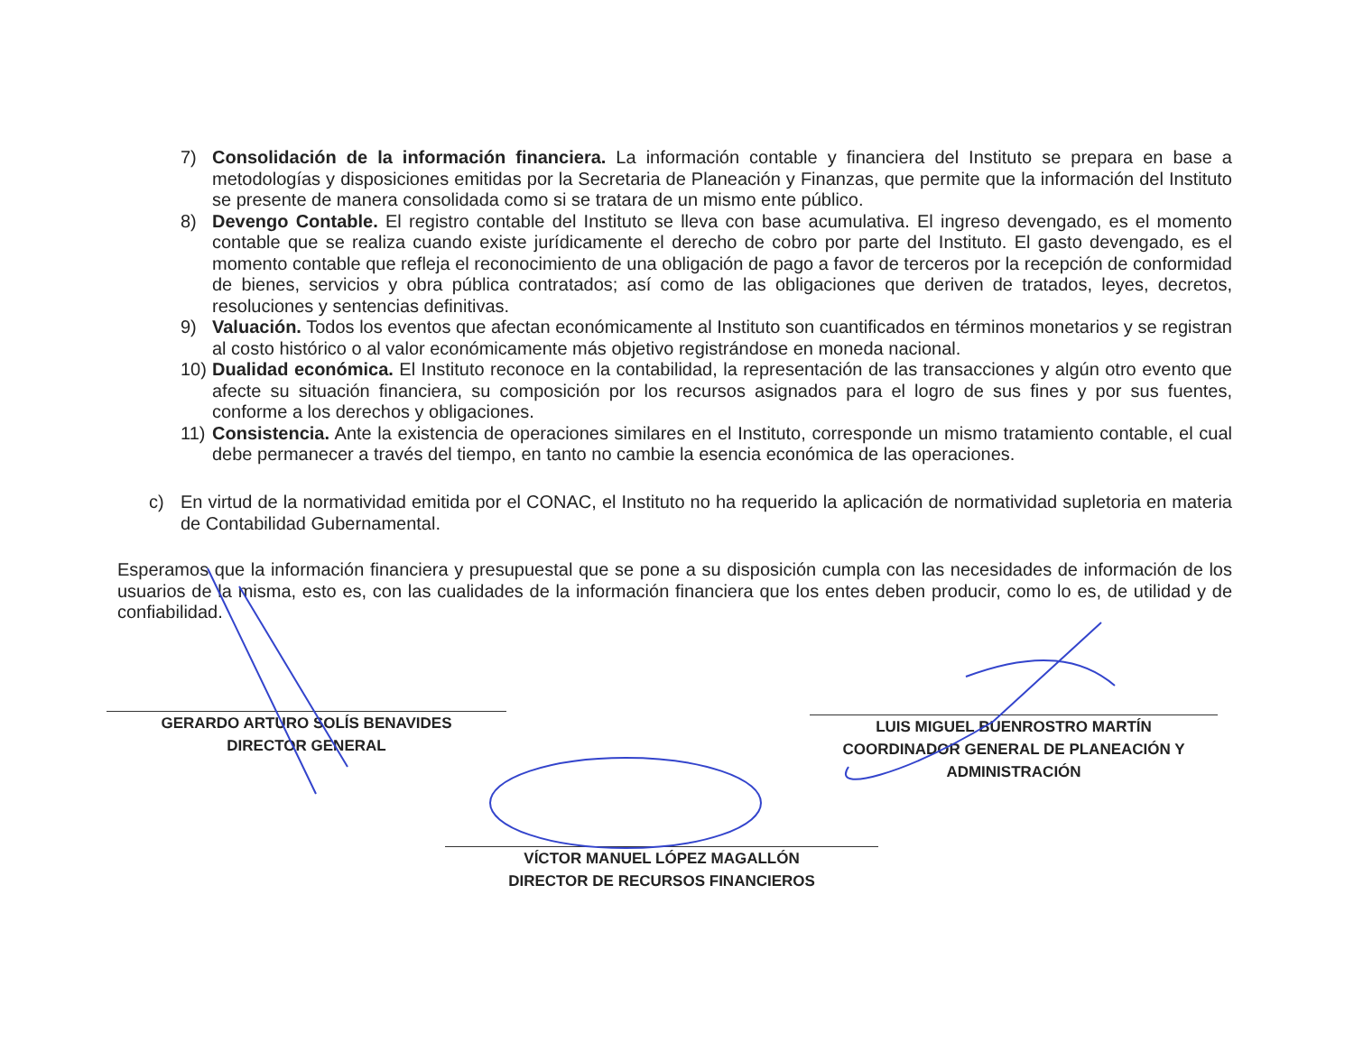7) Consolidación de la información financiera. La información contable y financiera del Instituto se prepara en base a metodologías y disposiciones emitidas por la Secretaria de Planeación y Finanzas, que permite que la información del Instituto se presente de manera consolidada como si se tratara de un mismo ente público.
8) Devengo Contable. El registro contable del Instituto se lleva con base acumulativa. El ingreso devengado, es el momento contable que se realiza cuando existe jurídicamente el derecho de cobro por parte del Instituto. El gasto devengado, es el momento contable que refleja el reconocimiento de una obligación de pago a favor de terceros por la recepción de conformidad de bienes, servicios y obra pública contratados; así como de las obligaciones que deriven de tratados, leyes, decretos, resoluciones y sentencias definitivas.
9) Valuación. Todos los eventos que afectan económicamente al Instituto son cuantificados en términos monetarios y se registran al costo histórico o al valor económicamente más objetivo registrándose en moneda nacional.
10) Dualidad económica. El Instituto reconoce en la contabilidad, la representación de las transacciones y algún otro evento que afecte su situación financiera, su composición por los recursos asignados para el logro de sus fines y por sus fuentes, conforme a los derechos y obligaciones.
11) Consistencia. Ante la existencia de operaciones similares en el Instituto, corresponde un mismo tratamiento contable, el cual debe permanecer a través del tiempo, en tanto no cambie la esencia económica de las operaciones.
c) En virtud de la normatividad emitida por el CONAC, el Instituto no ha requerido la aplicación de normatividad supletoria en materia de Contabilidad Gubernamental.
Esperamos que la información financiera y presupuestal que se pone a su disposición cumpla con las necesidades de información de los usuarios de la misma, esto es, con las cualidades de la información financiera que los entes deben producir, como lo es, de utilidad y de confiabilidad.
GERARDO ARTURO SOLÍS BENAVIDES
DIRECTOR GENERAL
LUIS MIGUEL BUENROSTRO MARTÍN
COORDINADOR GENERAL DE PLANEACIÓN Y
ADMINISTRACIÓN
VÍCTOR MANUEL LÓPEZ MAGALLÓN
DIRECTOR DE RECURSOS FINANCIEROS